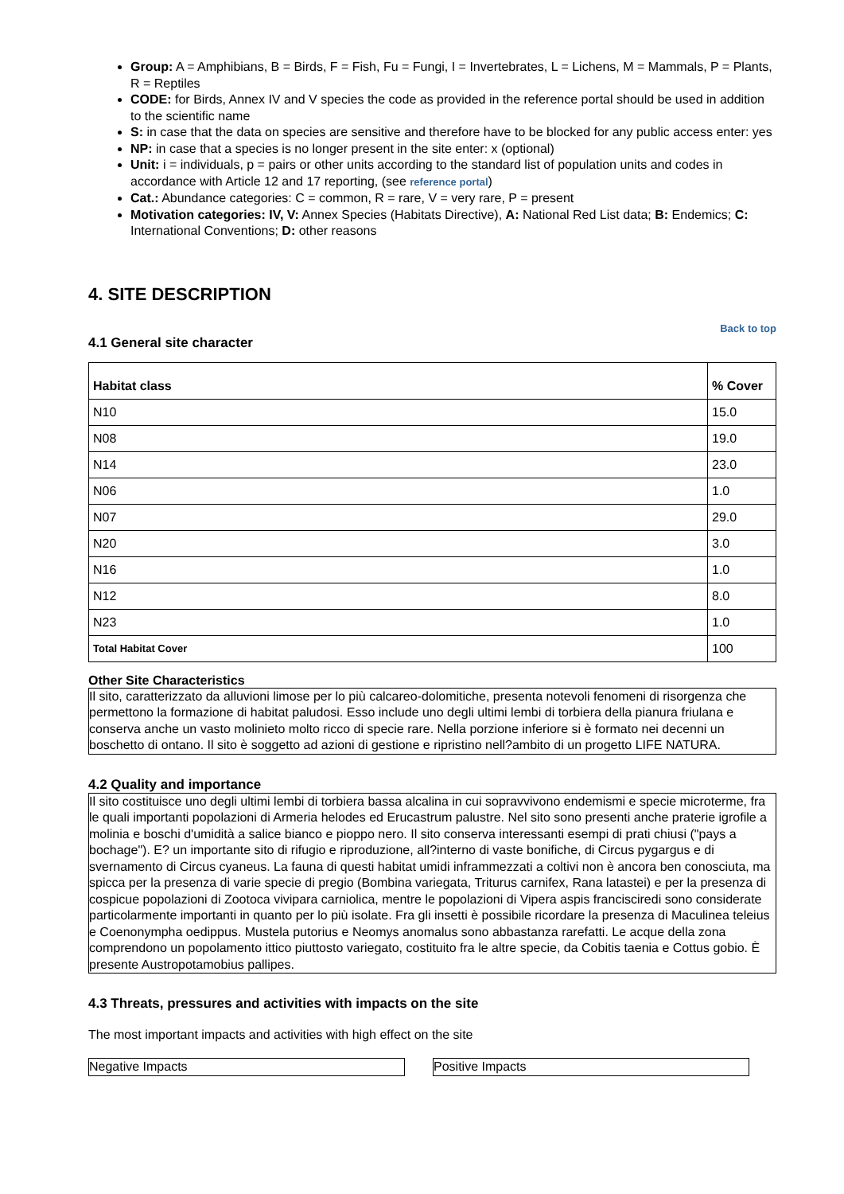Group: A = Amphibians, B = Birds, F = Fish, Fu = Fungi, I = Invertebrates, L = Lichens, M = Mammals, P = Plants, R = Reptiles
CODE: for Birds, Annex IV and V species the code as provided in the reference portal should be used in addition to the scientific name
S: in case that the data on species are sensitive and therefore have to be blocked for any public access enter: yes
NP: in case that a species is no longer present in the site enter: x (optional)
Unit: i = individuals, p = pairs or other units according to the standard list of population units and codes in accordance with Article 12 and 17 reporting, (see reference portal)
Cat.: Abundance categories: C = common, R = rare, V = very rare, P = present
Motivation categories: IV, V: Annex Species (Habitats Directive), A: National Red List data; B: Endemics; C: International Conventions; D: other reasons
4. SITE DESCRIPTION
Back to top
4.1 General site character
| Habitat class | % Cover |
| --- | --- |
| N10 | 15.0 |
| N08 | 19.0 |
| N14 | 23.0 |
| N06 | 1.0 |
| N07 | 29.0 |
| N20 | 3.0 |
| N16 | 1.0 |
| N12 | 8.0 |
| N23 | 1.0 |
| Total Habitat Cover | 100 |
Other Site Characteristics
Il sito, caratterizzato da alluvioni limose per lo più calcareo-dolomitiche, presenta notevoli fenomeni di risorgenza che permettono la formazione di habitat paludosi. Esso include uno degli ultimi lembi di torbiera della pianura friulana e conserva anche un vasto molinieto molto ricco di specie rare. Nella porzione inferiore si è formato nei decenni un boschetto di ontano. Il sito è soggetto ad azioni di gestione e ripristino nell?ambito di un progetto LIFE NATURA.
4.2 Quality and importance
Il sito costituisce uno degli ultimi lembi di torbiera bassa alcalina in cui sopravvivono endemismi e specie microterme, fra le quali importanti popolazioni di Armeria helodes ed Erucastrum palustre. Nel sito sono presenti anche praterie igrofile a molinia e boschi d'umidità a salice bianco e pioppo nero. Il sito conserva interessanti esempi di prati chiusi ("pays a bochage"). E? un importante sito di rifugio e riproduzione, all?interno di vaste bonifiche, di Circus pygargus e di svernamento di Circus cyaneus. La fauna di questi habitat umidi inframmezzati a coltivi non è ancora ben conosciuta, ma spicca per la presenza di varie specie di pregio (Bombina variegata, Triturus carnifex, Rana latastei) e per la presenza di cospicue popolazioni di Zootoca vivipara carniolica, mentre le popolazioni di Vipera aspis francisciredi sono considerate particolarmente importanti in quanto per lo più isolate. Fra gli insetti è possibile ricordare la presenza di Maculinea teleius e Coenonympha oedippus. Mustela putorius e Neomys anomalus sono abbastanza rarefatti. Le acque della zona comprendono un popolamento ittico piuttosto variegato, costituito fra le altre specie, da Cobitis taenia e Cottus gobio. È presente Austropotamobius pallipes.
4.3 Threats, pressures and activities with impacts on the site
The most important impacts and activities with high effect on the site
Negative Impacts Positive Impacts